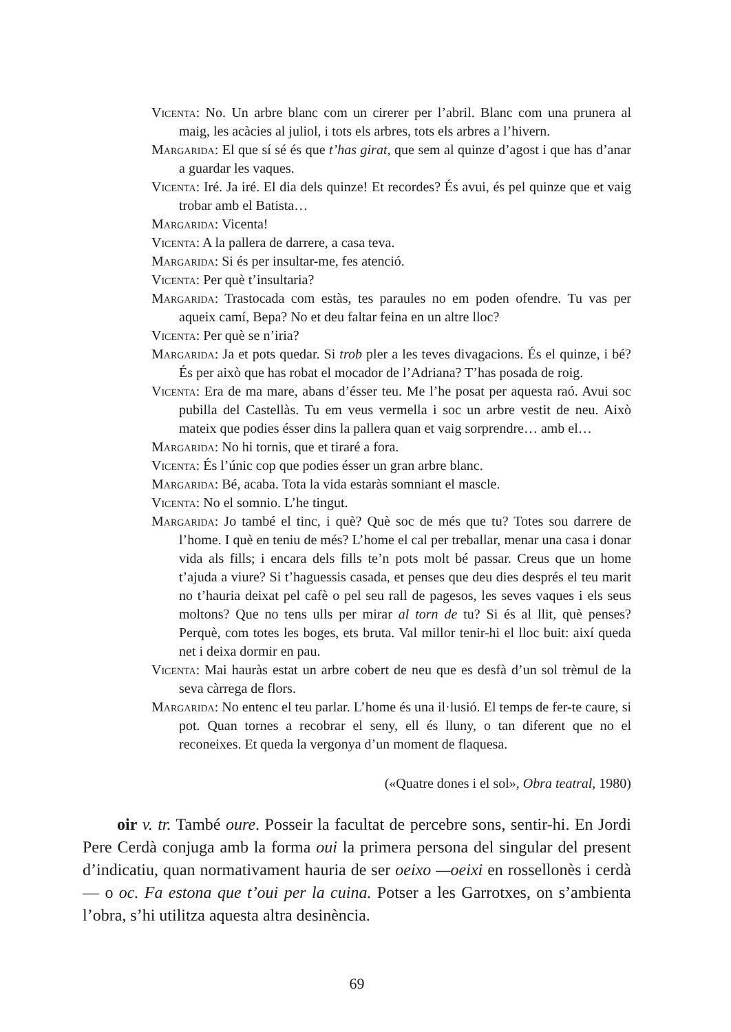Vicenta: No. Un arbre blanc com un cirerer per l’abril. Blanc com una prunera al maig, les acàcies al juliol, i tots els arbres, tots els arbres a l’hivern.
Margarida: El que sí sé és que t’has girat, que sem al quinze d’agost i que has d’anar a guardar les vaques.
Vicenta: Iré. Ja iré. El dia dels quinze! Et recordes? És avui, és pel quinze que et vaig trobar amb el Batista…
Margarida: Vicenta!
Vicenta: A la pallera de darrere, a casa teva.
Margarida: Si és per insultar-me, fes atenció.
Vicenta: Per què t’insultaria?
Margarida: Trastocada com estàs, tes paraules no em poden ofendre. Tu vas per aqueix camí, Bepa? No et deu faltar feina en un altre lloc?
Vicenta: Per què se n’iria?
Margarida: Ja et pots quedar. Si trob pler a les teves divagacions. És el quinze, i bé? És per això que has robat el mocador de l’Adriana? T’has posada de roig.
Vicenta: Era de ma mare, abans d’ésser teu. Me l’he posat per aquesta raó. Avui soc pubilla del Castellàs. Tu em veus vermella i soc un arbre vestit de neu. Això mateix que podies ésser dins la pallera quan et vaig sorprendre… amb el…
Margarida: No hi tornis, que et tiraré a fora.
Vicenta: És l’únic cop que podies ésser un gran arbre blanc.
Margarida: Bé, acaba. Tota la vida estaràs somniant el mascle.
Vicenta: No el somnio. L’he tingut.
Margarida: Jo també el tinc, i què? Què soc de més que tu? Totes sou darrere de l’home. I què en teniu de més? L’home el cal per treballar, menar una casa i donar vida als fills; i encara dels fills te’n pots molt bé passar. Creus que un home t’ajuda a viure? Si t’haguessis casada, et penses que deu dies després el teu marit no t’hauria deixat pel cafè o pel seu rall de pagesos, les seves vaques i els seus moltons? Que no tens ulls per mirar al torn de tu? Si és al llit, què penses? Perquè, com totes les boges, ets bruta. Val millor tenir-hi el lloc buit: així queda net i deixa dormir en pau.
Vicenta: Mai hauràs estat un arbre cobert de neu que es desfà d’un sol trèmul de la seva càrrega de flors.
Margarida: No entenc el teu parlar. L’home és una il·lusió. El temps de fer-te caure, si pot. Quan tornes a recobrar el seny, ell és lluny, o tan diferent que no el reconeixes. Et queda la vergonya d’un moment de flaquesa.
(«Quatre dones i el sol», Obra teatral, 1980)
oir v. tr. També oure. Posseir la facultat de percebre sons, sentir-hi. En Jordi Pere Cerdà conjuga amb la forma oui la primera persona del singular del present d’indicatiu, quan normativament hauria de ser oeixo —oeixi en rossellonès i cerdà— o oc. Fa estona que t’oui per la cuina. Potser a les Garrotxes, on s’ambienta l’obra, s’hi utilitza aquesta altra desinència.
69